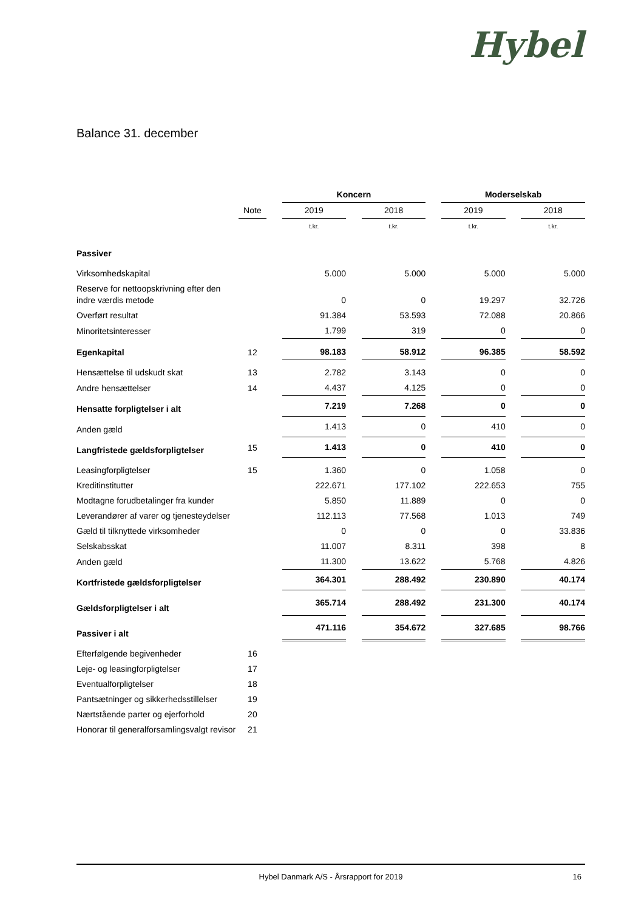Hybel
Balance 31. december
| | | | Koncern | | | | Moderselskab | | |
| --- | --- | --- | --- | --- | --- | --- | --- | --- | --- |
| | Note | | 2019 | | 2018 | | 2019 | | 2018 |
| | | | t.kr. | | t.kr. | | t.kr. | | t.kr. |
| Passiver | | | | | | | | | |
| Virksomhedskapital | | | 5.000 | | 5.000 | | 5.000 | | 5.000 |
| Reserve for nettoopskrivning efter den indre værdis metode | | | 0 | | 0 | | 19.297 | | 32.726 |
| Overført resultat | | | 91.384 | | 53.593 | | 72.088 | | 20.866 |
| Minoritetsinteresser | | | 1.799 | | 319 | | 0 | | 0 |
| Egenkapital | 12 | | 98.183 | | 58.912 | | 96.385 | | 58.592 |
| Hensættelse til udskudt skat | 13 | | 2.782 | | 3.143 | | 0 | | 0 |
| Andre hensættelser | 14 | | 4.437 | | 4.125 | | 0 | | 0 |
| Hensatte forpligtelser i alt | | | 7.219 | | 7.268 | | 0 | | 0 |
| Anden gæld | | | 1.413 | | 0 | | 410 | | 0 |
| Langfristede gældsforpligtelser | 15 | | 1.413 | | 0 | | 410 | | 0 |
| Leasingforpligtelser | 15 | | 1.360 | | 0 | | 1.058 | | 0 |
| Kreditinstitutter | | | 222.671 | | 177.102 | | 222.653 | | 755 |
| Modtagne forudbetalinger fra kunder | | | 5.850 | | 11.889 | | 0 | | 0 |
| Leverandører af varer og tjenesteydelser | | | 112.113 | | 77.568 | | 1.013 | | 749 |
| Gæld til tilknyttede virksomheder | | | 0 | | 0 | | 0 | | 33.836 |
| Selskabsskat | | | 11.007 | | 8.311 | | 398 | | 8 |
| Anden gæld | | | 11.300 | | 13.622 | | 5.768 | | 4.826 |
| Kortfristede gældsforpligtelser | | | 364.301 | | 288.492 | | 230.890 | | 40.174 |
| Gældsforpligtelser i alt | | | 365.714 | | 288.492 | | 231.300 | | 40.174 |
| Passiver i alt | | | 471.116 | | 354.672 | | 327.685 | | 98.766 |
| Efterfølgende begivenheder | 16 | | | | | | | | |
| Leje- og leasingforpligtelser | 17 | | | | | | | | |
| Eventualforpligtelser | 18 | | | | | | | | |
| Pantsætninger og sikkerhedsstillelser | 19 | | | | | | | | |
| Nærtstående parter og ejerforhold | 20 | | | | | | | | |
| Honorar til generalforsamlingsvalgt revisor | 21 | | | | | | | | |
Hybel Danmark A/S - Årsrapport for 2019 16